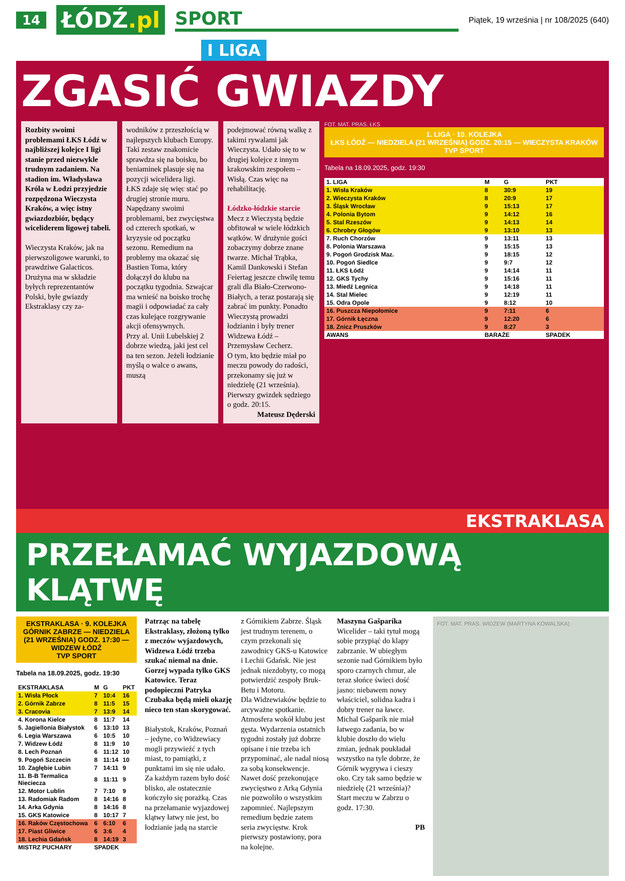14
ŁÓDŹ.pl
SPORT
Piątek, 19 września | nr 108/2025 (640)
I LIGA
ZGASIĆ GWIAZDY
Rozbity swoimi problemami ŁKS Łódź w najbliższej kolejce I ligi stanie przed niezwykle trudnym zadaniem. Na stadion im. Władysława Króla w Łodzi przyjedzie rozpędzona Wieczysta Kraków, a więc istny gwiazdozbiór, będący wiceliderem ligowej tabeli.
Wieczysta Kraków, jak na pierwszoligowe warunki, to prawdziwe Galacticos. Drużyna ma w składzie byłych reprezentantów Polski, byłe gwiazdy Ekstraklasy czy za-
wodników z przeszłością w najlepszych klubach Europy. Taki zestaw znakomicie sprawdza się na boisku, bo beniaminek plasuje się na pozycji wicelidera ligi.
ŁKS zdaje się więc stać po drugiej stronie muru. Napędzany swoimi problemami, bez zwycięstwa od czterech spotkań, w kryzysie od początku sezonu. Remedium na problemy ma okazać się Bastien Toma, który dołączył do klubu na początku tygodnia. Szwajcar ma wnieść na boisko trochę magii i odpowiadać za cały czas kulejące rozgrywanie akcji ofensywnych.
Przy al. Unii Lubelskiej 2 dobrze wiedzą, jaki jest cel na ten sezon. Jeżeli łodzianie myślą o walce o awans, muszą
podejmować równą walkę z takimi rywalami jak Wieczysta. Udało się to w drugiej kolejce z innym krakowskim zespołem – Wisłą. Czas więc na rehabilitację.
Łódzko-łódzkie starcie
Mecz z Wieczystą będzie obfitował w wiele łódzkich wątków. W drużynie gości zobaczymy dobrze znane twarze. Michał Trąbka, Kamil Dankowski i Stefan Feiertag jeszcze chwilę temu grali dla Biało-Czerwono-Białych, a teraz postarają się zabrać im punkty. Ponadto Wieczystą prowadzi łodzianin i były trener Widzewa Łódź – Przemysław Cecherz.
O tym, kto będzie miał po meczu powody do radości, przekonamy się już w niedzielę (21 września). Pierwszy gwizdek sędziego o godz. 20:15.
Mateusz Dęderski
FOT. MAT. PRAS. ŁKS
1. LIGA · 10. KOLEJKA
ŁKS ŁÓDŹ — NIEDZIELA (21 WRZEŚNIA) GODZ. 20:15 — WIECZYSTA KRAKÓW
TVP SPORT
Tabela na 18.09.2025, godz. 19:30
| 1. LIGA | M | G | PKT |
| --- | --- | --- | --- |
| 1. Wisła Kraków | 8 | 30:9 | 19 |
| 2. Wieczysta Kraków | 8 | 20:9 | 17 |
| 3. Śląsk Wrocław | 9 | 15:13 | 17 |
| 4. Polonia Bytom | 9 | 14:12 | 16 |
| 5. Stal Rzeszów | 9 | 14:13 | 14 |
| 6. Chrobry Głogów | 9 | 13:10 | 13 |
| 7. Ruch Chorzów | 9 | 13:11 | 13 |
| 8. Polonia Warszawa | 9 | 15:15 | 13 |
| 9. Pogoń Grodzisk Maz. | 9 | 18:15 | 12 |
| 10. Pogoń Siedlce | 9 | 9:7 | 12 |
| 11. ŁKS Łódź | 9 | 14:14 | 11 |
| 12. GKS Tychy | 9 | 15:16 | 11 |
| 13. Miedź Legnica | 9 | 14:18 | 11 |
| 14. Stal Mielec | 9 | 12:19 | 11 |
| 15. Odra Opole | 9 | 8:12 | 10 |
| 16. Puszcza Niepołomice | 9 | 7:11 | 6 |
| 17. Górnik Łęczna | 9 | 12:20 | 6 |
| 18. Znicz Pruszków | 9 | 8:27 | 3 |
| AWANS | BARAŻE | | SPADEK |
EKSTRAKLASA
PRZEŁAMAĆ WYJAZDOWĄ KLĄTWĘ
EKSTRAKLASA · 9. KOLEJKA
GÓRNIK ZABRZE — NIEDZIELA (21 WRZEŚNIA) GODZ. 17:30 — WIDZEW ŁÓDŹ
TVP SPORT
Tabela na 18.09.2025, godz. 19:30
| EKSTRAKLASA | M | G | PKT |
| --- | --- | --- | --- |
| 1. Wisła Płock | 7 | 10:4 | 16 |
| 2. Górnik Zabrze | 8 | 11:5 | 15 |
| 3. Cracovia | 7 | 13:9 | 14 |
| 4. Korona Kielce | 8 | 11:7 | 14 |
| 5. Jagiellonia Białystok | 6 | 13:10 | 13 |
| 6. Legia Warszawa | 6 | 10:5 | 10 |
| 7. Widzew Łódź | 8 | 11:9 | 10 |
| 8. Lech Poznań | 6 | 11:12 | 10 |
| 9. Pogoń Szczecin | 8 | 11:14 | 10 |
| 10. Zagłębie Lubin | 7 | 14:11 | 9 |
| 11. B-B Termalica Nieciecza | 8 | 11:11 | 9 |
| 12. Motor Lublin | 7 | 7:10 | 9 |
| 13. Radomiak Radom | 8 | 14:16 | 8 |
| 14. Arka Gdynia | 8 | 14:16 | 8 |
| 15. GKS Katowice | 8 | 10:17 | 7 |
| 16. Raków Częstochowa | 6 | 6:10 | 6 |
| 17. Piast Gliwice | 6 | 3:6 | 4 |
| 18. Lechia Gdańsk | 8 | 14:19 | 3 |
| MISTRZ PUCHARY | SPADEK | | |
Patrząc na tabelę Ekstraklasy, złożoną tylko z meczów wyjazdowych, Widzewa Łódź trzeba szukać niemal na dnie. Gorzej wypada tylko GKS Katowice. Teraz podopieczni Patryka Czubaka będą mieli okazję nieco ten stan skorygować.
Białystok, Kraków, Poznań – jedyne, co Widzewiacy mogli przywieźć z tych miast, to pamiątki, z punktami im się nie udało. Za każdym razem było dość blisko, ale ostatecznie kończyło się porażką. Czas na przełamanie wyjazdowej klątwy łatwy nie jest, bo łodzianie jadą na starcie
z Górnikiem Zabrze. Śląsk jest trudnym terenem, o czym przekonali się zawodnicy GKS-u Katowice i Lechii Gdańsk. Nie jest jednak niezdobyty, co mogą potwierdzić zespoły Bruk-Betu i Motoru.
Dla Widzewiaków będzie to arcyważne spotkanie. Atmosfera wokół klubu jest gęsta. Wydarzenia ostatnich tygodni zostały już dobrze opisane i nie trzeba ich przypominać, ale nadal niosą za sobą konsekwencje. Nawet dość przekonujące zwycięstwo z Arką Gdynia nie pozwoliło o wszystkim zapomnieć. Najlepszym remedium będzie zatem seria zwycięstw. Krok pierwszy postawiony, pora na kolejne.
Maszyna Gašparíka
Wicelider – taki tytuł mogą sobie przypiąć do klapy zabrzanie. W ubiegłym sezonie nad Górnikiem było sporo czarnych chmur, ale teraz słońce świeci dość jasno: niebawem nowy właściciel, solidna kadra i dobry trener na ławce. Michal Gašparík nie miał łatwego zadania, bo w klubie doszło do wielu zmian, jednak poukładał wszystko na tyle dobrze, że Górnik wygrywa i cieszy oko. Czy tak samo będzie w niedzielę (21 września)? Start meczu w Zabrzu o godz. 17:30.
PB
FOT. MAT. PRAS. WIDZEW (MARTYNA KOWALSKA)